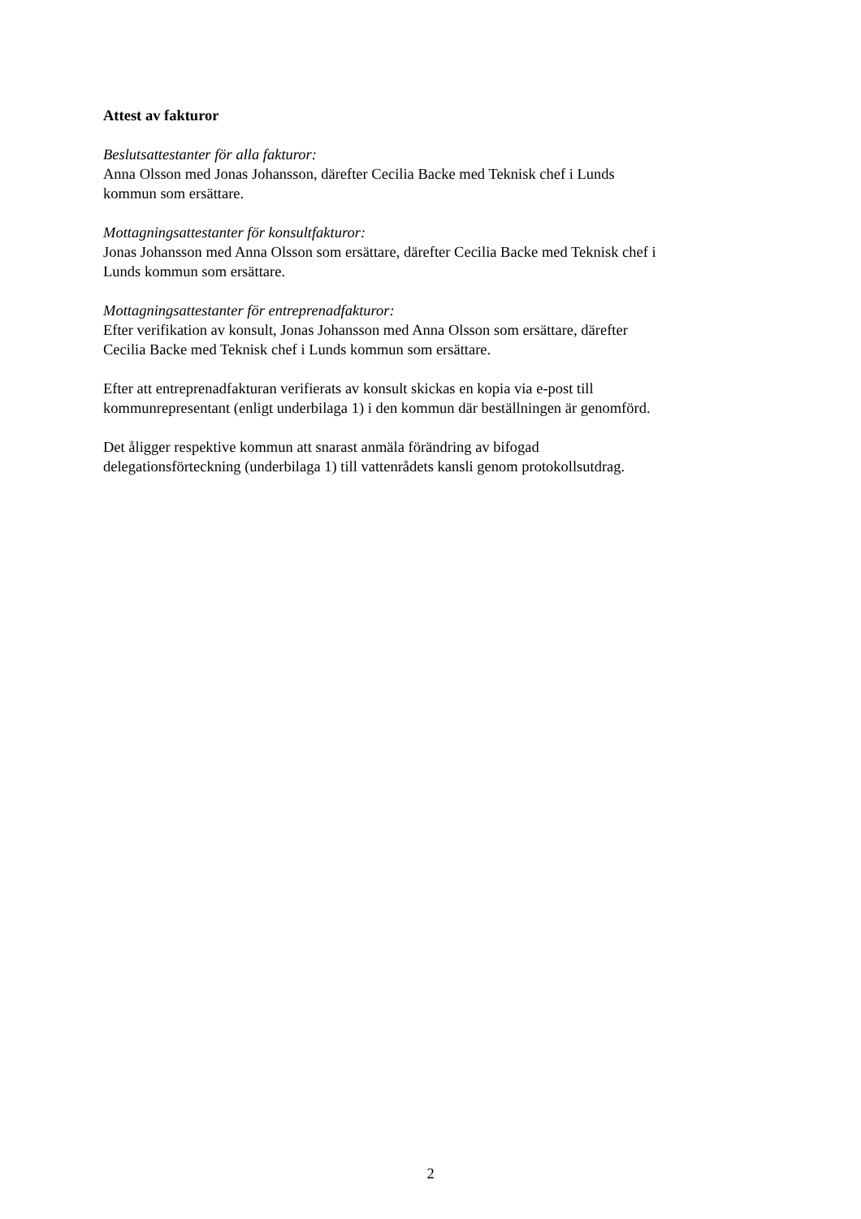Attest av fakturor
Beslutsattestanter för alla fakturor:
Anna Olsson med Jonas Johansson, därefter Cecilia Backe med Teknisk chef i Lunds
kommun som ersättare.
Mottagningsattestanter för konsultfakturor:
Jonas Johansson med Anna Olsson som ersättare, därefter Cecilia Backe med Teknisk chef i
Lunds kommun som ersättare.
Mottagningsattestanter för entreprenadfakturor:
Efter verifikation av konsult, Jonas Johansson med Anna Olsson som ersättare, därefter
Cecilia Backe med Teknisk chef i Lunds kommun som ersättare.
Efter att entreprenadfakturan verifierats av konsult skickas en kopia via e-post till
kommunrepresentant (enligt underbilaga 1) i den kommun där beställningen är genomförd.
Det åligger respektive kommun att snarast anmäla förändring av bifogad
delegationsförteckning (underbilaga 1) till vattenrådets kansli genom protokollsutdrag.
2